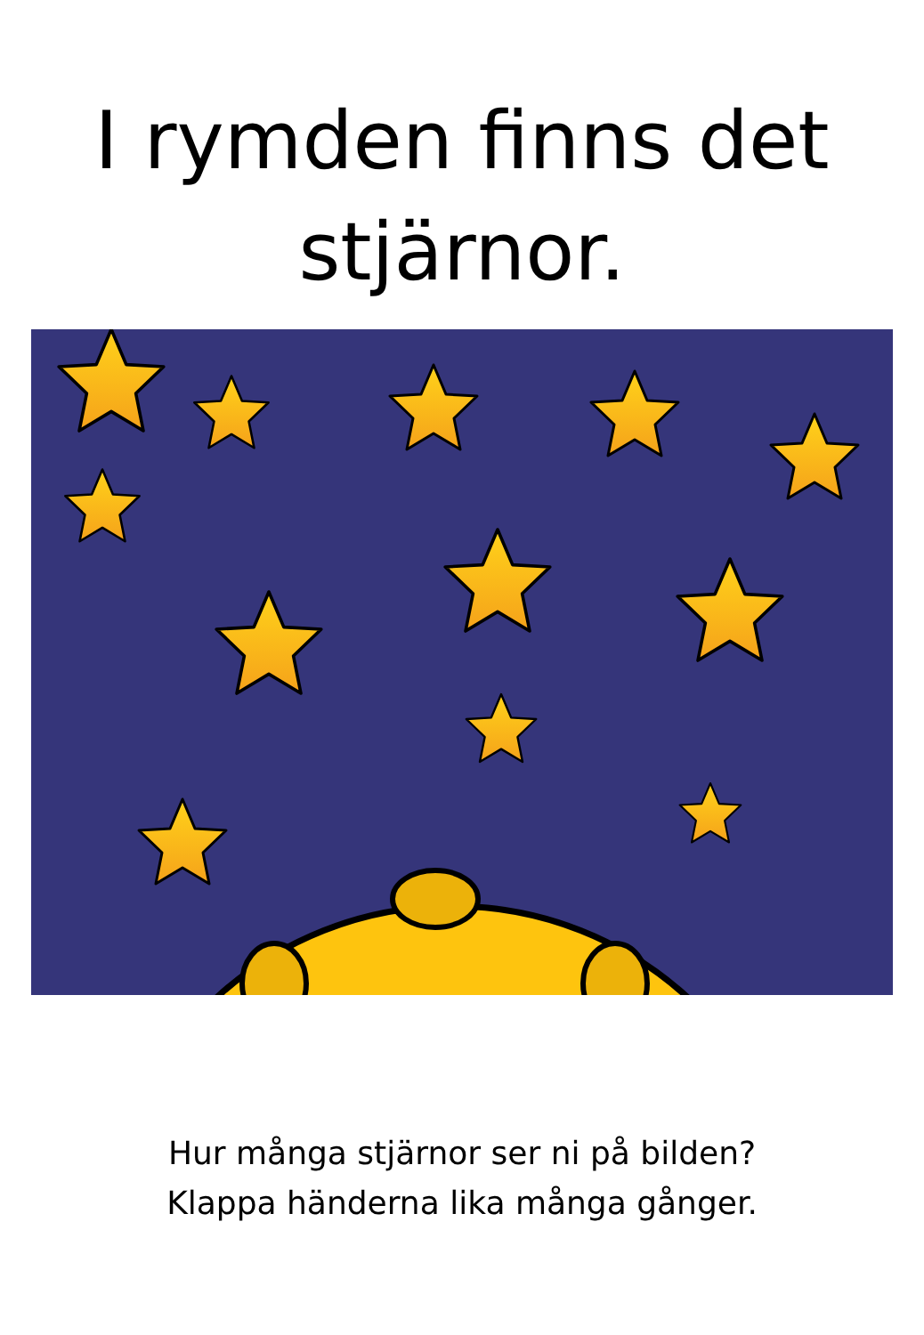I rymden finns det
stjärnor.
Hur många stjärnor ser ni på bilden?
Klappa händerna lika många gånger.